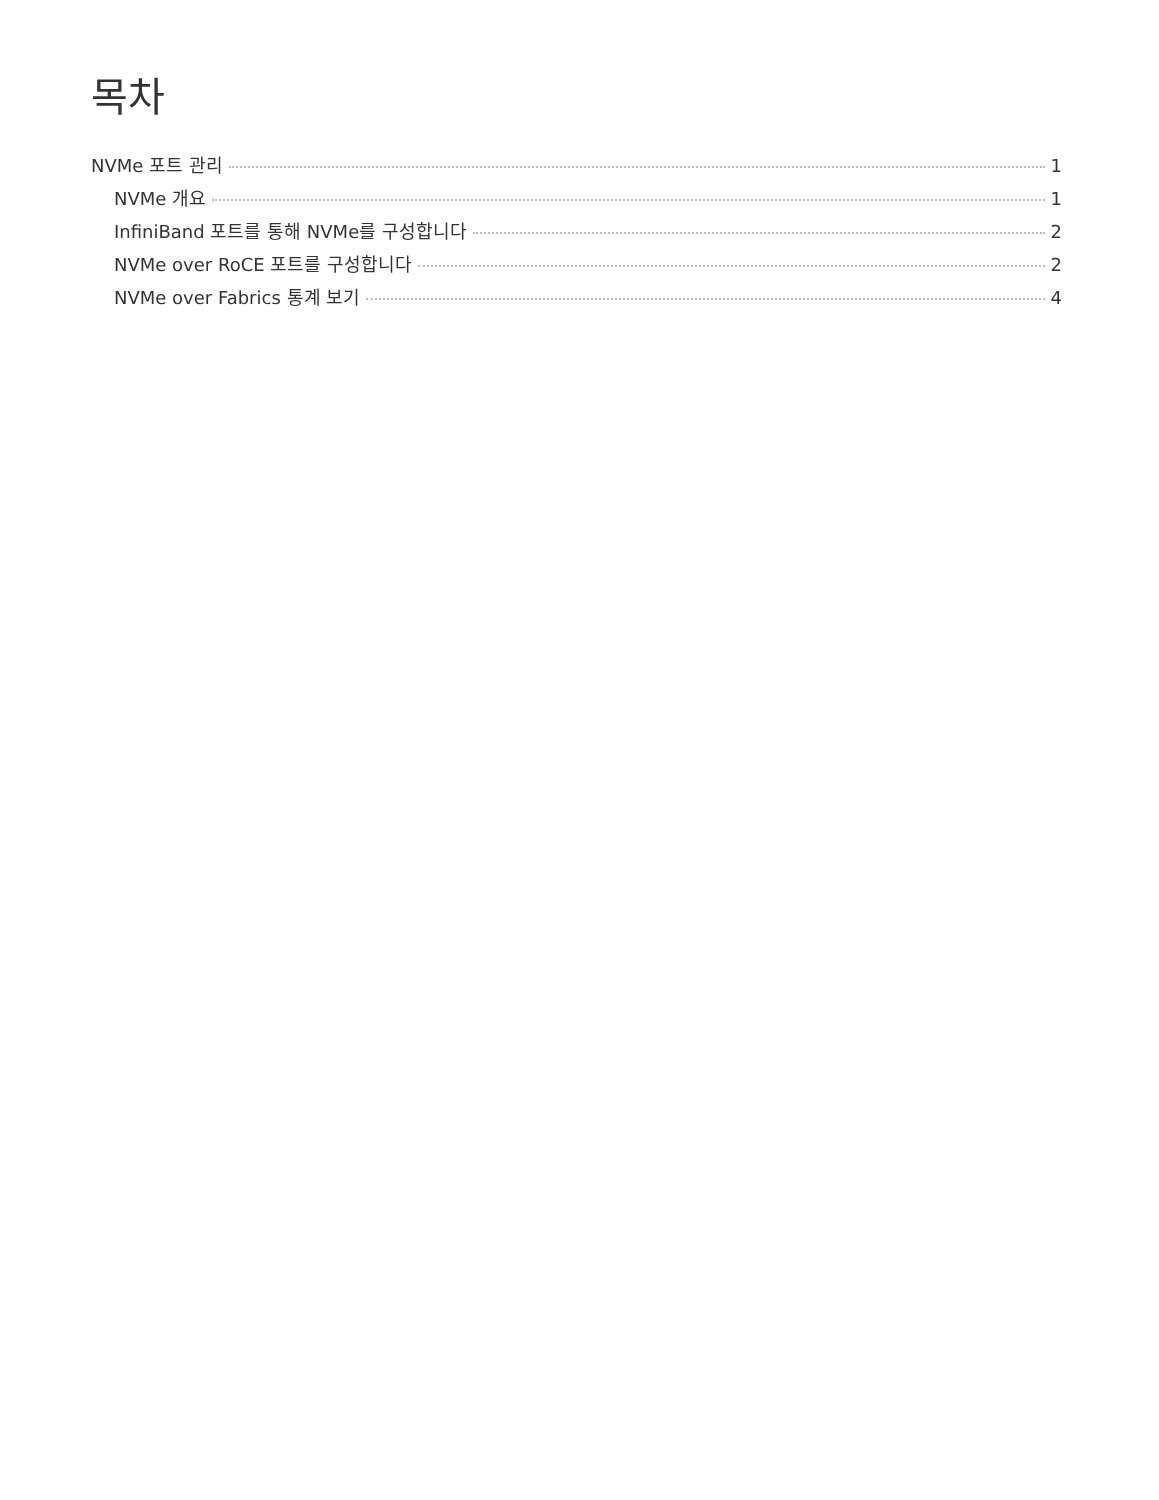목차
NVMe 포트 관리 1
NVMe 개요 1
InfiniBand 포트를 통해 NVMe를 구성합니다 2
NVMe over RoCE 포트를 구성합니다 2
NVMe over Fabrics 통계 보기 4